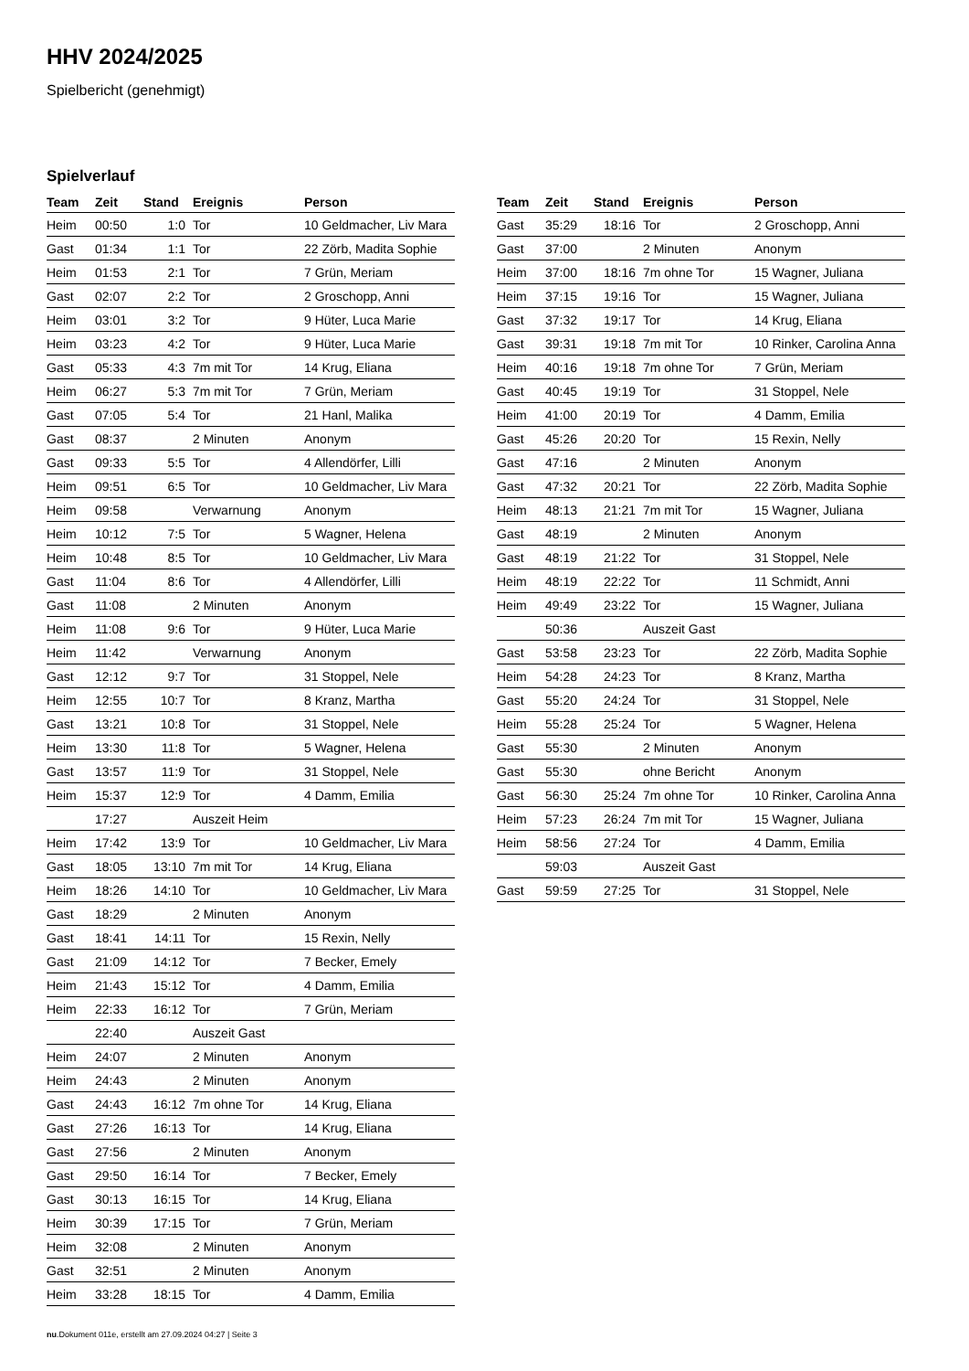HHV 2024/2025
Spielbericht (genehmigt)
Spielverlauf
| Team | Zeit | Stand | Ereignis | Person |
| --- | --- | --- | --- | --- |
| Heim | 00:50 | 1:0 | Tor | 10 Geldmacher, Liv Mara |
| Gast | 01:34 | 1:1 | Tor | 22 Zörb, Madita Sophie |
| Heim | 01:53 | 2:1 | Tor | 7 Grün, Meriam |
| Gast | 02:07 | 2:2 | Tor | 2 Groschopp, Anni |
| Heim | 03:01 | 3:2 | Tor | 9 Hüter, Luca Marie |
| Heim | 03:23 | 4:2 | Tor | 9 Hüter, Luca Marie |
| Gast | 05:33 | 4:3 | 7m mit Tor | 14 Krug, Eliana |
| Heim | 06:27 | 5:3 | 7m mit Tor | 7 Grün, Meriam |
| Gast | 07:05 | 5:4 | Tor | 21 Hanl, Malika |
| Gast | 08:37 | | 2 Minuten | Anonym |
| Gast | 09:33 | 5:5 | Tor | 4 Allendörfer, Lilli |
| Heim | 09:51 | 6:5 | Tor | 10 Geldmacher, Liv Mara |
| Heim | 09:58 | | Verwarnung | Anonym |
| Heim | 10:12 | 7:5 | Tor | 5 Wagner, Helena |
| Heim | 10:48 | 8:5 | Tor | 10 Geldmacher, Liv Mara |
| Gast | 11:04 | 8:6 | Tor | 4 Allendörfer, Lilli |
| Gast | 11:08 | | 2 Minuten | Anonym |
| Heim | 11:08 | 9:6 | Tor | 9 Hüter, Luca Marie |
| Heim | 11:42 | | Verwarnung | Anonym |
| Gast | 12:12 | 9:7 | Tor | 31 Stoppel, Nele |
| Heim | 12:55 | 10:7 | Tor | 8 Kranz, Martha |
| Gast | 13:21 | 10:8 | Tor | 31 Stoppel, Nele |
| Heim | 13:30 | 11:8 | Tor | 5 Wagner, Helena |
| Gast | 13:57 | 11:9 | Tor | 31 Stoppel, Nele |
| Heim | 15:37 | 12:9 | Tor | 4 Damm, Emilia |
| | 17:27 | | Auszeit Heim | |
| Heim | 17:42 | 13:9 | Tor | 10 Geldmacher, Liv Mara |
| Gast | 18:05 | 13:10 | 7m mit Tor | 14 Krug, Eliana |
| Heim | 18:26 | 14:10 | Tor | 10 Geldmacher, Liv Mara |
| Gast | 18:29 | | 2 Minuten | Anonym |
| Gast | 18:41 | 14:11 | Tor | 15 Rexin, Nelly |
| Gast | 21:09 | 14:12 | Tor | 7 Becker, Emely |
| Heim | 21:43 | 15:12 | Tor | 4 Damm, Emilia |
| Heim | 22:33 | 16:12 | Tor | 7 Grün, Meriam |
| | 22:40 | | Auszeit Gast | |
| Heim | 24:07 | | 2 Minuten | Anonym |
| Heim | 24:43 | | 2 Minuten | Anonym |
| Gast | 24:43 | 16:12 | 7m ohne Tor | 14 Krug, Eliana |
| Gast | 27:26 | 16:13 | Tor | 14 Krug, Eliana |
| Gast | 27:56 | | 2 Minuten | Anonym |
| Gast | 29:50 | 16:14 | Tor | 7 Becker, Emely |
| Gast | 30:13 | 16:15 | Tor | 14 Krug, Eliana |
| Heim | 30:39 | 17:15 | Tor | 7 Grün, Meriam |
| Heim | 32:08 | | 2 Minuten | Anonym |
| Gast | 32:51 | | 2 Minuten | Anonym |
| Heim | 33:28 | 18:15 | Tor | 4 Damm, Emilia |
| Team | Zeit | Stand | Ereignis | Person |
| --- | --- | --- | --- | --- |
| Gast | 35:29 | 18:16 | Tor | 2 Groschopp, Anni |
| Gast | 37:00 | | 2 Minuten | Anonym |
| Heim | 37:00 | 18:16 | 7m ohne Tor | 15 Wagner, Juliana |
| Heim | 37:15 | 19:16 | Tor | 15 Wagner, Juliana |
| Gast | 37:32 | 19:17 | Tor | 14 Krug, Eliana |
| Gast | 39:31 | 19:18 | 7m mit Tor | 10 Rinker, Carolina Anna |
| Heim | 40:16 | 19:18 | 7m ohne Tor | 7 Grün, Meriam |
| Gast | 40:45 | 19:19 | Tor | 31 Stoppel, Nele |
| Heim | 41:00 | 20:19 | Tor | 4 Damm, Emilia |
| Gast | 45:26 | 20:20 | Tor | 15 Rexin, Nelly |
| Gast | 47:16 | | 2 Minuten | Anonym |
| Gast | 47:32 | 20:21 | Tor | 22 Zörb, Madita Sophie |
| Heim | 48:13 | 21:21 | 7m mit Tor | 15 Wagner, Juliana |
| Gast | 48:19 | | 2 Minuten | Anonym |
| Gast | 48:19 | 21:22 | Tor | 31 Stoppel, Nele |
| Heim | 48:19 | 22:22 | Tor | 11 Schmidt, Anni |
| Heim | 49:49 | 23:22 | Tor | 15 Wagner, Juliana |
| | 50:36 | | Auszeit Gast | |
| Gast | 53:58 | 23:23 | Tor | 22 Zörb, Madita Sophie |
| Heim | 54:28 | 24:23 | Tor | 8 Kranz, Martha |
| Gast | 55:20 | 24:24 | Tor | 31 Stoppel, Nele |
| Heim | 55:28 | 25:24 | Tor | 5 Wagner, Helena |
| Gast | 55:30 | | 2 Minuten | Anonym |
| Gast | 55:30 | | ohne Bericht | Anonym |
| Gast | 56:30 | 25:24 | 7m ohne Tor | 10 Rinker, Carolina Anna |
| Heim | 57:23 | 26:24 | 7m mit Tor | 15 Wagner, Juliana |
| Heim | 58:56 | 27:24 | Tor | 4 Damm, Emilia |
| | 59:03 | | Auszeit Gast | |
| Gast | 59:59 | 27:25 | Tor | 31 Stoppel, Nele |
nu.Dokument 011e, erstellt am 27.09.2024 04:27 | Seite 3